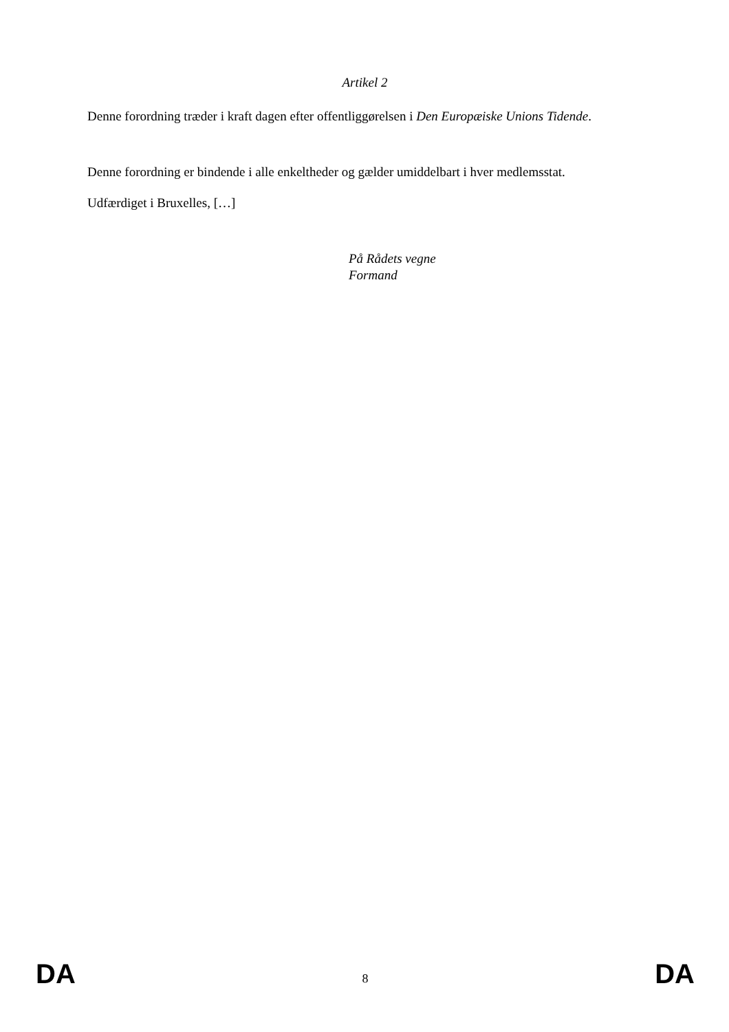Artikel 2
Denne forordning træder i kraft dagen efter offentliggørelsen i Den Europæiske Unions Tidende.
Denne forordning er bindende i alle enkeltheder og gælder umiddelbart i hver medlemsstat.
Udfærdiget i Bruxelles, […]
På Rådets vegne
Formand
DA 8 DA